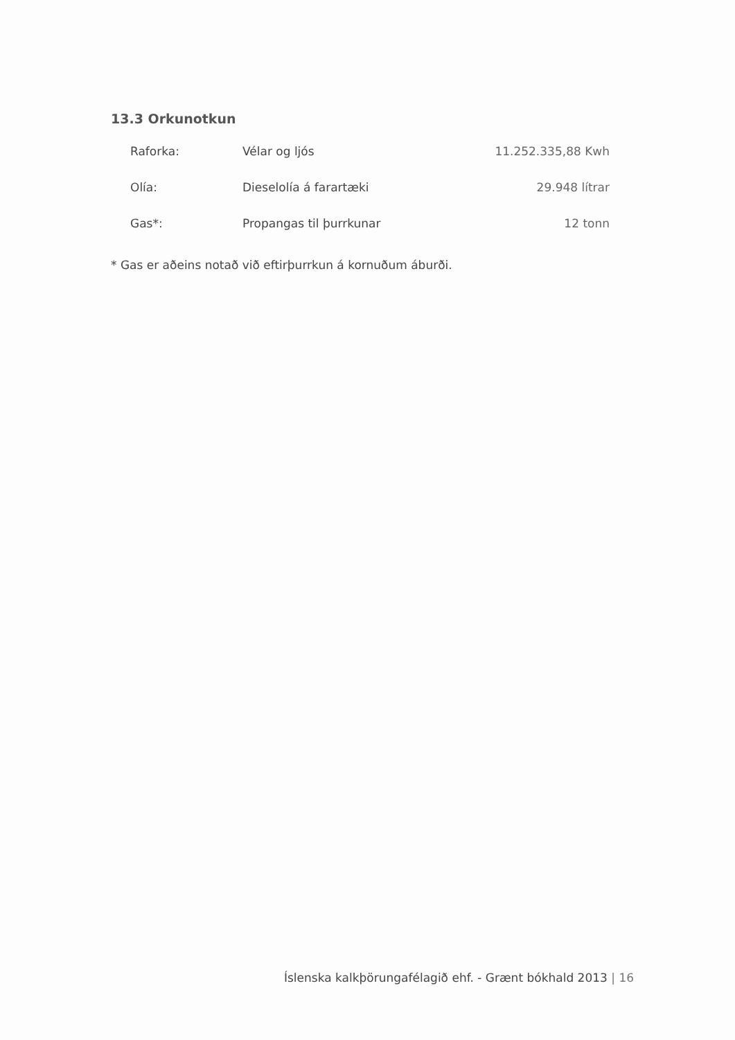13.3 Orkunotkun
| Raforka: | Vélar og ljós | 11.252.335,88 Kwh |
| Olía: | Dieselolía á farartæki | 29.948 lítrar |
| Gas*: | Propangas til þurrkunar | 12 tonn |
* Gas er aðeins notað við eftirþurrkun á kornuðum áburði.
Íslenska kalkþörungafélagið ehf. - Grænt bókhald 2013 | 16